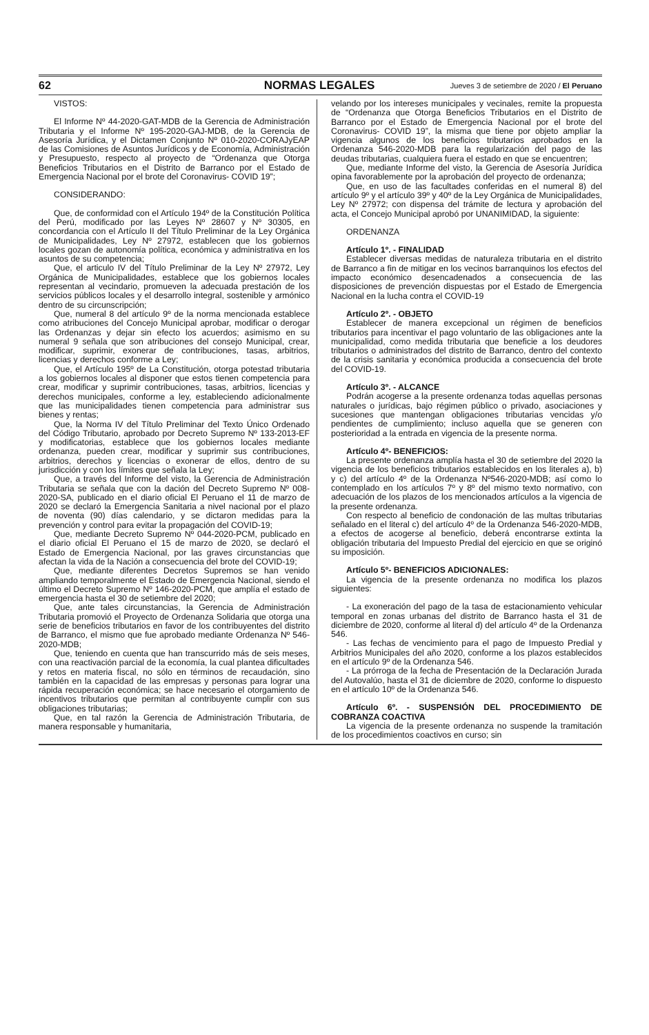62 NORMAS LEGALES Jueves 3 de setiembre de 2020 / El Peruano
VISTOS:
El Informe Nº 44-2020-GAT-MDB de la Gerencia de Administración Tributaria y el Informe Nº 195-2020-GAJ-MDB, de la Gerencia de Asesoría Jurídica, y el Dictamen Conjunto Nº 010-2020-CORAJyEAP de las Comisiones de Asuntos Jurídicos y de Economía, Administración y Presupuesto, respecto al proyecto de “Ordenanza que Otorga Beneficios Tributarios en el Distrito de Barranco por el Estado de Emergencia Nacional por el brote del Coronavirus- COVID 19”;
CONSIDERANDO:
Que, de conformidad con el Artículo 194º de la Constitución Política del Perú, modificado por las Leyes Nº 28607 y Nº 30305, en concordancia con el Artículo II del Título Preliminar de la Ley Orgánica de Municipalidades, Ley Nº 27972, establecen que los gobiernos locales gozan de autonomía política, económica y administrativa en los asuntos de su competencia;
Que, el articulo IV del Título Preliminar de la Ley Nº 27972, Ley Orgánica de Municipalidades, establece que los gobiernos locales representan al vecindario, promueven la adecuada prestación de los servicios públicos locales y el desarrollo integral, sostenible y armónico dentro de su circunscripción;
Que, numeral 8 del artículo 9º de la norma mencionada establece como atribuciones del Concejo Municipal aprobar, modificar o derogar las Ordenanzas y dejar sin efecto los acuerdos; asimismo en su numeral 9 señala que son atribuciones del consejo Municipal, crear, modificar, suprimir, exonerar de contribuciones, tasas, arbitrios, licencias y derechos conforme a Ley;
Que, el Artículo 195º de La Constitución, otorga potestad tributaria a los gobiernos locales al disponer que estos tienen competencia para crear, modificar y suprimir contribuciones, tasas, arbitrios, licencias y derechos municipales, conforme a ley, estableciendo adicionalmente que las municipalidades tienen competencia para administrar sus bienes y rentas;
Que, la Norma IV del Título Preliminar del Texto Único Ordenado del Código Tributario, aprobado por Decreto Supremo Nº 133-2013-EF y modificatorias, establece que los gobiernos locales mediante ordenanza, pueden crear, modificar y suprimir sus contribuciones, arbitrios, derechos y licencias o exonerar de ellos, dentro de su jurisdicción y con los límites que señala la Ley;
Que, a través del Informe del visto, la Gerencia de Administración Tributaria se señala que con la dación del Decreto Supremo Nº 008-2020-SA, publicado en el diario oficial El Peruano el 11 de marzo de 2020 se declaró la Emergencia Sanitaria a nivel nacional por el plazo de noventa (90) días calendario, y se dictaron medidas para la prevención y control para evitar la propagación del COVID-19;
Que, mediante Decreto Supremo Nº 044-2020-PCM, publicado en el diario oficial El Peruano el 15 de marzo de 2020, se declaró el Estado de Emergencia Nacional, por las graves circunstancias que afectan la vida de la Nación a consecuencia del brote del COVID-19;
Que, mediante diferentes Decretos Supremos se han venido ampliando temporalmente el Estado de Emergencia Nacional, siendo el último el Decreto Supremo Nº 146-2020-PCM, que amplía el estado de emergencia hasta el 30 de setiembre del 2020;
Que, ante tales circunstancias, la Gerencia de Administración Tributaria promovió el Proyecto de Ordenanza Solidaria que otorga una serie de beneficios tributarios en favor de los contribuyentes del distrito de Barranco, el mismo que fue aprobado mediante Ordenanza Nº 546-2020-MDB;
Que, teniendo en cuenta que han transcurrido más de seis meses, con una reactivación parcial de la economía, la cual plantea dificultades y retos en materia fiscal, no sólo en términos de recaudación, sino también en la capacidad de las empresas y personas para lograr una rápida recuperación económica; se hace necesario el otorgamiento de incentivos tributarios que permitan al contribuyente cumplir con sus obligaciones tributarias;
Que, en tal razón la Gerencia de Administración Tributaria, de manera responsable y humanitaria,
velando por los intereses municipales y vecinales, remite la propuesta de “Ordenanza que Otorga Beneficios Tributarios en el Distrito de Barranco por el Estado de Emergencia Nacional por el brote del Coronavirus- COVID 19”, la misma que tiene por objeto ampliar la vigencia algunos de los beneficios tributarios aprobados en la Ordenanza 546-2020-MDB para la regularización del pago de las deudas tributarias, cualquiera fuera el estado en que se encuentren;
Que, mediante Informe del visto, la Gerencia de Asesoría Jurídica opina favorablemente por la aprobación del proyecto de ordenanza;
Que, en uso de las facultades conferidas en el numeral 8) del artículo 9º y el artículo 39º y 40º de la Ley Orgánica de Municipalidades, Ley Nº 27972; con dispensa del trámite de lectura y aprobación del acta, el Concejo Municipal aprobó por UNANIMIDAD, la siguiente:
ORDENANZA
Artículo 1º. - FINALIDAD
Establecer diversas medidas de naturaleza tributaria en el distrito de Barranco a fin de mitigar en los vecinos barranquinos los efectos del impacto económico desencadenados a consecuencia de las disposiciones de prevención dispuestas por el Estado de Emergencia Nacional en la lucha contra el COVID-19
Artículo 2º. - OBJETO
Establecer de manera excepcional un régimen de beneficios tributarios para incentivar el pago voluntario de las obligaciones ante la municipalidad, como medida tributaria que beneficie a los deudores tributarios o administrados del distrito de Barranco, dentro del contexto de la crisis sanitaria y económica producida a consecuencia del brote del COVID-19.
Artículo 3º. - ALCANCE
Podrán acogerse a la presente ordenanza todas aquellas personas naturales o jurídicas, bajo régimen público o privado, asociaciones y sucesiones que mantengan obligaciones tributarias vencidas y/o pendientes de cumplimiento; incluso aquella que se generen con posterioridad a la entrada en vigencia de la presente norma.
Artículo 4º- BENEFICIOS:
La presente ordenanza amplía hasta el 30 de setiembre del 2020 la vigencia de los beneficios tributarios establecidos en los literales a), b) y c) del artículo 4º de la Ordenanza Nº546-2020-MDB; así como lo contemplado en los artículos 7º y 8º del mismo texto normativo, con adecuación de los plazos de los mencionados artículos a la vigencia de la presente ordenanza.
Con respecto al beneficio de condonación de las multas tributarias señalado en el literal c) del artículo 4º de la Ordenanza 546-2020-MDB, a efectos de acogerse al beneficio, deberá encontrarse extinta la obligación tributaria del Impuesto Predial del ejercicio en que se originó su imposición.
Artículo 5º- BENEFICIOS ADICIONALES:
La vigencia de la presente ordenanza no modifica los plazos siguientes:
- La exoneración del pago de la tasa de estacionamiento vehicular temporal en zonas urbanas del distrito de Barranco hasta el 31 de diciembre de 2020, conforme al literal d) del artículo 4º de la Ordenanza 546.
- Las fechas de vencimiento para el pago de Impuesto Predial y Arbitrios Municipales del año 2020, conforme a los plazos establecidos en el artículo 9º de la Ordenanza 546.
- La prórroga de la fecha de Presentación de la Declaración Jurada del Autovalúo, hasta el 31 de diciembre de 2020, conforme lo dispuesto en el artículo 10º de la Ordenanza 546.
Artículo 6º. - SUSPENSIÓN DEL PROCEDIMIENTO DE COBRANZA COACTIVA
La vigencia de la presente ordenanza no suspende la tramitación de los procedimientos coactivos en curso; sin